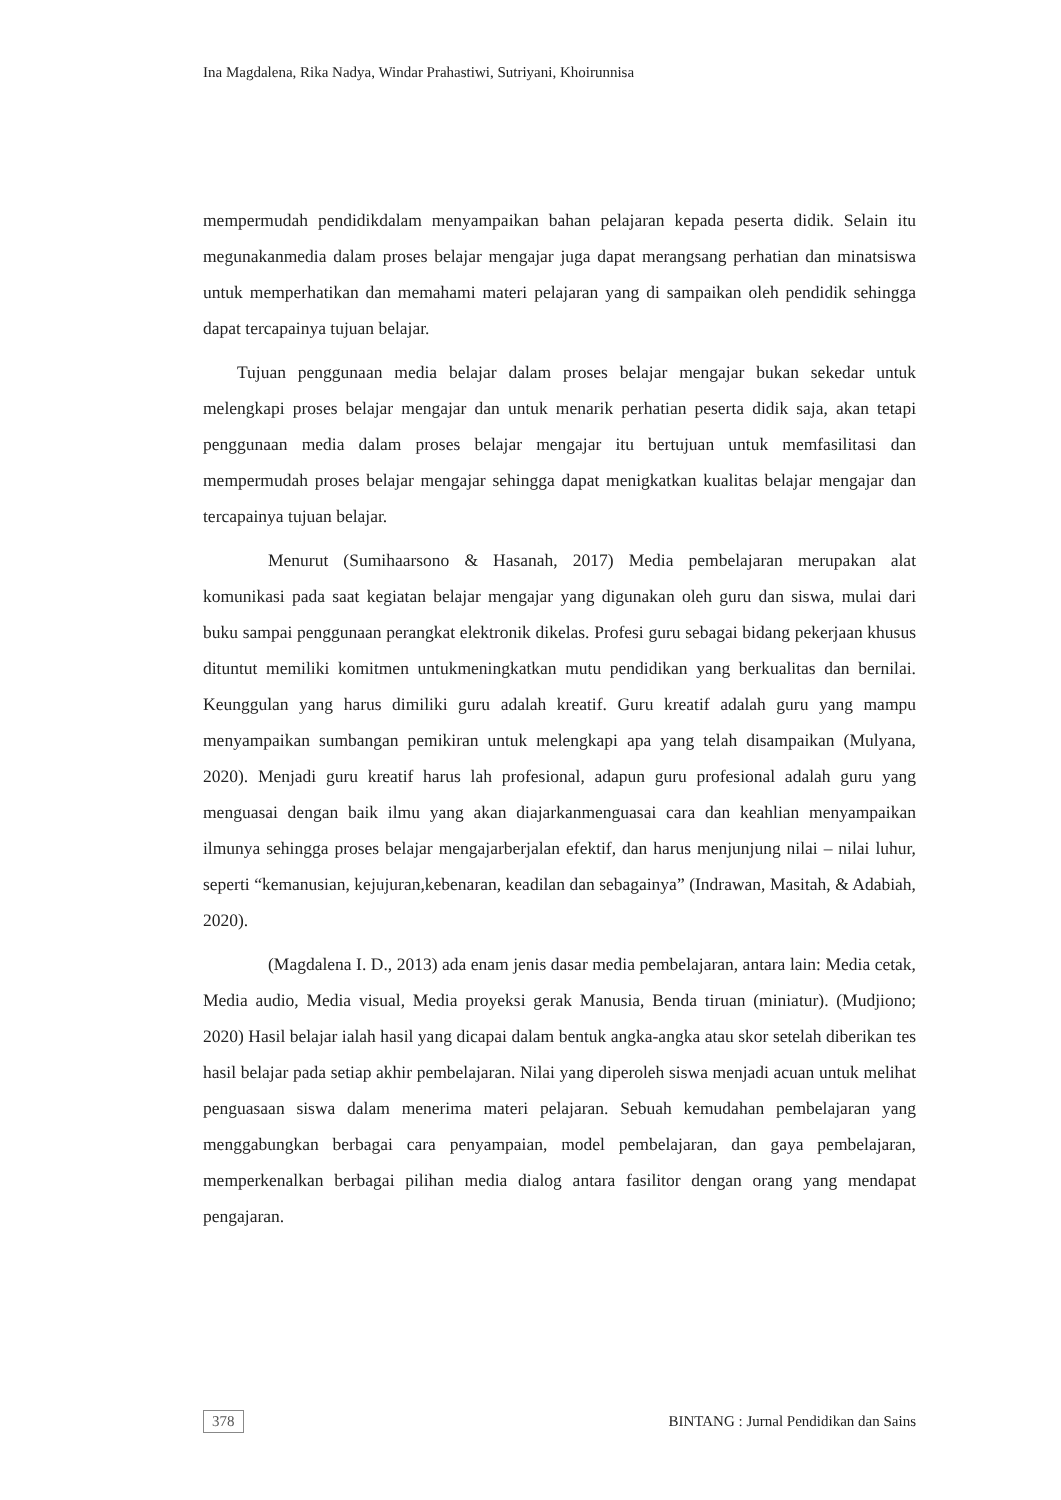Ina Magdalena, Rika Nadya, Windar Prahastiwi, Sutriyani, Khoirunnisa
mempermudah pendidikdalam menyampaikan bahan pelajaran kepada peserta didik. Selain itu megunakanmedia dalam proses belajar mengajar juga dapat merangsang perhatian dan minatsiswa untuk memperhatikan dan memahami materi pelajaran yang di sampaikan oleh pendidik sehingga dapat tercapainya tujuan belajar.
Tujuan penggunaan media belajar dalam proses belajar mengajar bukan sekedar untuk melengkapi proses belajar mengajar dan untuk menarik perhatian peserta didik saja, akan tetapi penggunaan media dalam proses belajar mengajar itu bertujuan untuk memfasilitasi dan mempermudah proses belajar mengajar sehingga dapat menigkatkan kualitas belajar mengajar dan tercapainya tujuan belajar.
Menurut (Sumihaarsono & Hasanah, 2017) Media pembelajaran merupakan alat komunikasi pada saat kegiatan belajar mengajar yang digunakan oleh guru dan siswa, mulai dari buku sampai penggunaan perangkat elektronik dikelas. Profesi guru sebagai bidang pekerjaan khusus dituntut memiliki komitmen untukmeningkatkan mutu pendidikan yang berkualitas dan bernilai. Keunggulan yang harus dimiliki guru adalah kreatif. Guru kreatif adalah guru yang mampu menyampaikan sumbangan pemikiran untuk melengkapi apa yang telah disampaikan (Mulyana, 2020). Menjadi guru kreatif harus lah profesional, adapun guru profesional adalah guru yang menguasai dengan baik ilmu yang akan diajarkanmenguasai cara dan keahlian menyampaikan ilmunya sehingga proses belajar mengajarberjalan efektif, dan harus menjunjung nilai – nilai luhur, seperti “kemanusian, kejujuran,kebenaran, keadilan dan sebagainya” (Indrawan, Masitah, & Adabiah, 2020).
(Magdalena I. D., 2013) ada enam jenis dasar media pembelajaran, antara lain: Media cetak, Media audio, Media visual, Media proyeksi gerak Manusia, Benda tiruan (miniatur). (Mudjiono; 2020) Hasil belajar ialah hasil yang dicapai dalam bentuk angka-angka atau skor setelah diberikan tes hasil belajar pada setiap akhir pembelajaran. Nilai yang diperoleh siswa menjadi acuan untuk melihat penguasaan siswa dalam menerima materi pelajaran. Sebuah kemudahan pembelajaran yang menggabungkan berbagai cara penyampaian, model pembelajaran, dan gaya pembelajaran, memperkenalkan berbagai pilihan media dialog antara fasilitor dengan orang yang mendapat pengajaran.
378 BINTANG : Jurnal Pendidikan dan Sains